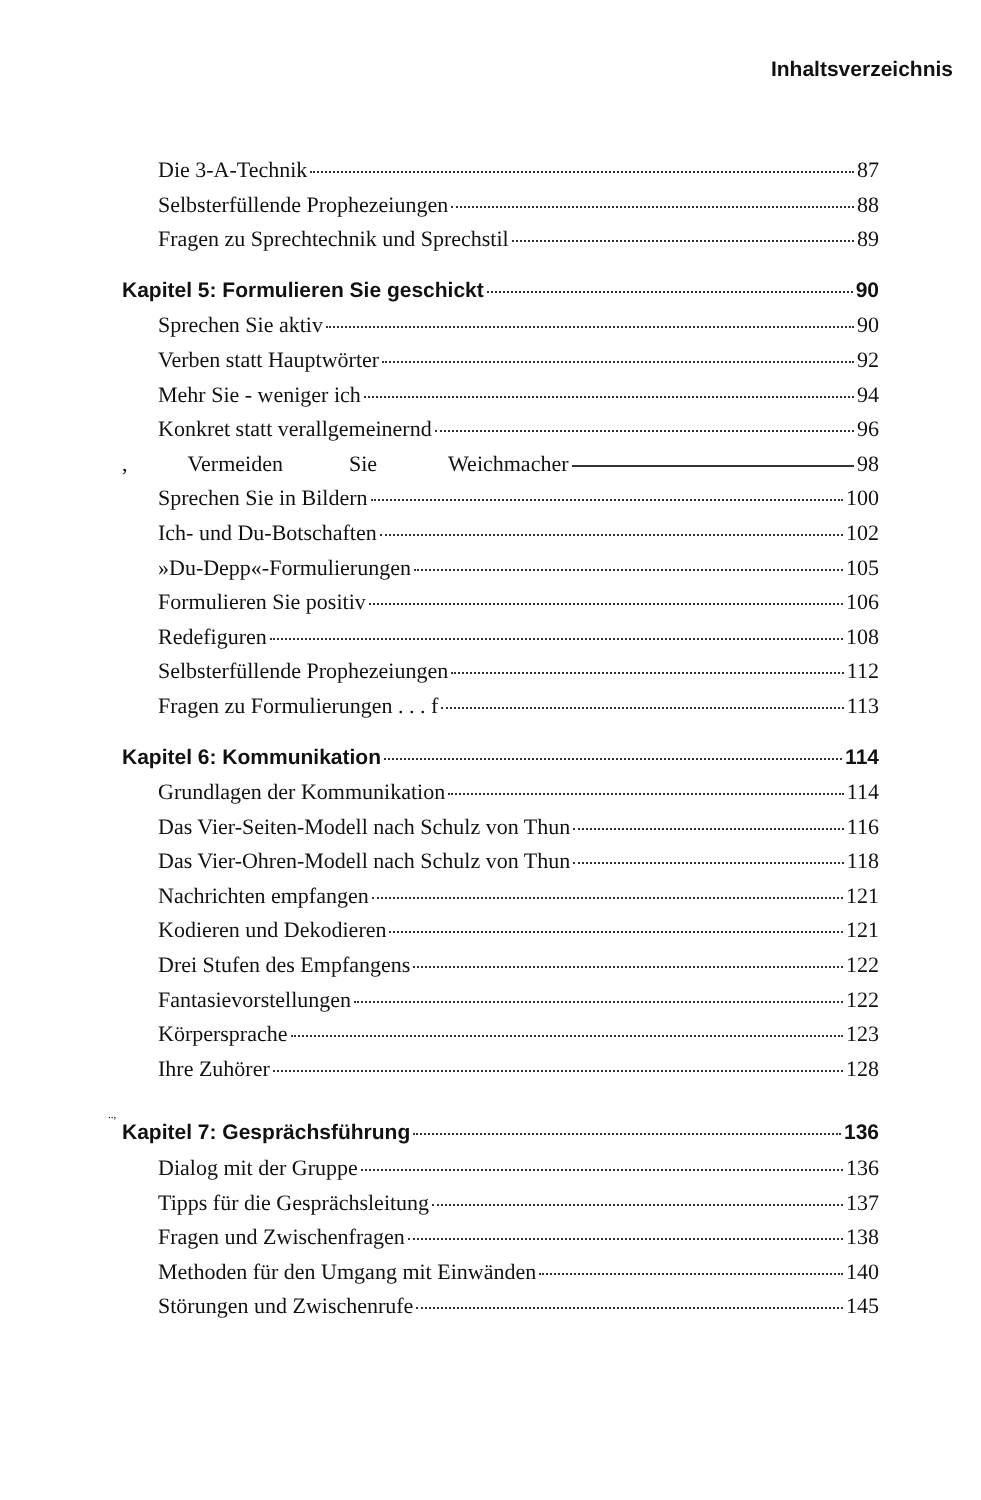Inhaltsverzeichnis
Die 3-A-Technik 87
Selbsterfüllende Prophezeiungen 88
Fragen zu Sprechtechnik und Sprechstil 89
Kapitel 5: Formulieren Sie geschickt 90
Sprechen Sie aktiv 90
Verben statt Hauptwörter 92
Mehr Sie - weniger ich 94
Konkret statt verallgemeinernd 96
, Vermeiden Sie Weichmacher 98
Sprechen Sie in Bildern 100
Ich- und Du-Botschaften 102
»Du-Depp«-Formulierungen 105
Formulieren Sie positiv 106
Redefiguren 108
Selbsterfüllende Prophezeiungen 112
Fragen zu Formulierungen . . . f 113
Kapitel 6: Kommunikation 114
Grundlagen der Kommunikation 114
Das Vier-Seiten-Modell nach Schulz von Thun 116
Das Vier-Ohren-Modell nach Schulz von Thun 118
Nachrichten empfangen 121
Kodieren und Dekodieren 121
Drei Stufen des Empfangens 122
Fantasievorstellungen 122
Körpersprache 123
Ihre Zuhörer 128
..,
Kapitel 7: Gesprächsführung 136
Dialog mit der Gruppe 136
Tipps für die Gesprächsleitung 137
Fragen und Zwischenfragen 138
Methoden für den Umgang mit Einwänden 140
Störungen und Zwischenrufe 145